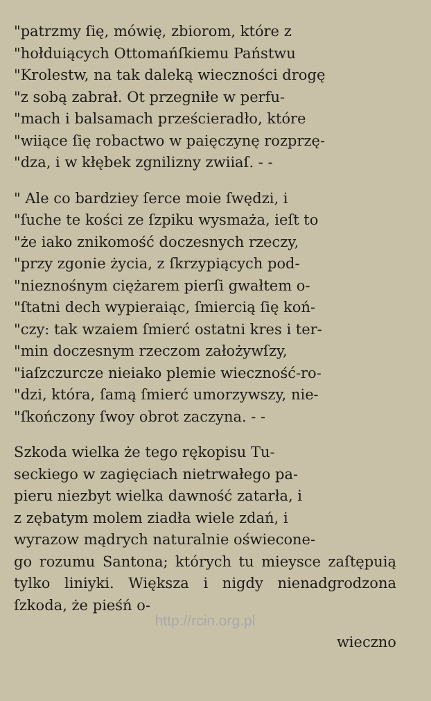"patrzmy ſię, mówię, zbiorom, które z
"hołduiących Ottomańſkiemu Państwu
"Krolestw, na tak daleką wieczności drogę
"z sobą zabrał. Ot przegniłe w perfu-
"mach i balsamach prześcieradło, które
"wiiące ſię robactwo w paięczynę rozprzę-
"dza, i w kłębek zgnilizny zwiiaſ. - -
" Ale co bardziey ſerce moie ſwędzi, i
"ſuche te kości ze ſzpiku wysmaża, ieſt to
"że iako znikomość doczesnych rzeczy,
"przy zgonie życia, z ſkrzypiących pod-
"nieznośnym ciężarem pierſi gwałtem o-
"ſtatni dech wypieraiąc, ſmiercią ſię koń-
"czy: tak wzaiem ſmierć ostatni kres i ter-
"min doczesnym rzeczom założywſzy,
"iaſzczurcze nieiako plemie wieczność-ro-
"dzi, która, ſamą ſmierć umorzywszy, nie-
"ſkończony ſwoy obrot zaczyna. - -
Szkoda wielka że tego rękopisu Tu-
seckiego w zagięciach nietrwałego pa-
pieru niezbyt wielka dawność zatarła, i
z zębatym molem ziadła wiele zdań, i
wyrazow mądrych naturalnie oświecone-
go rozumu Santona; których tu mieysce zaſtępuią tylko liniyki. Większa i nigdy nienadgrodzona ſzkoda, że pieśń o-
http://rcin.org.pl
wieczno